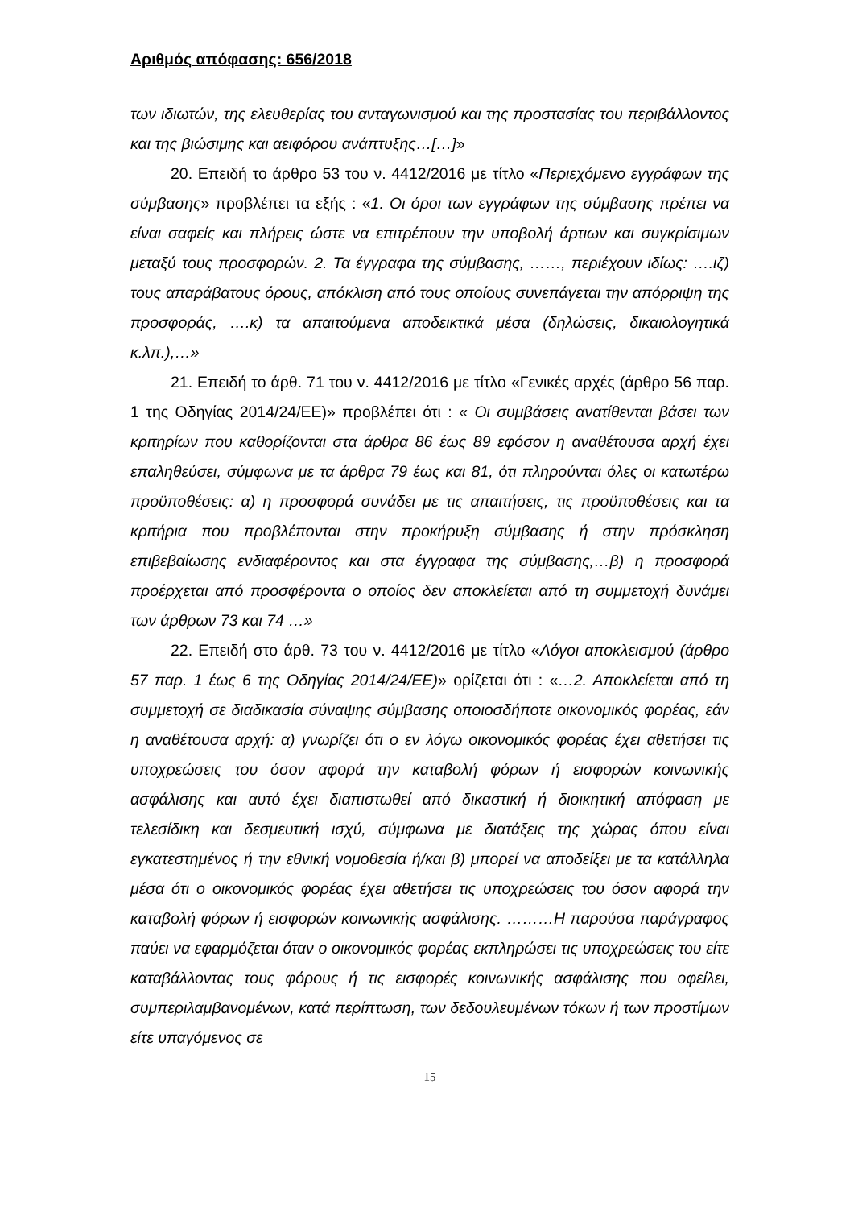Αριθμός απόφασης: 656/2018
των ιδιωτών, της ελευθερίας του ανταγωνισμού και της προστασίας του περιβάλλοντος και της βιώσιμης και αειφόρου ανάπτυξης…[…]»
20. Επειδή το άρθρο 53 του ν. 4412/2016 με τίτλο «Περιεχόμενο εγγράφων της σύμβασης» προβλέπει τα εξής : «1. Οι όροι των εγγράφων της σύμβασης πρέπει να είναι σαφείς και πλήρεις ώστε να επιτρέπουν την υποβολή άρτιων και συγκρίσιμων μεταξύ τους προσφορών. 2. Τα έγγραφα της σύμβασης, ……, περιέχουν ιδίως: ….ιζ) τους απαράβατους όρους, απόκλιση από τους οποίους συνεπάγεται την απόρριψη της προσφοράς, ….κ) τα απαιτούμενα αποδεικτικά μέσα (δηλώσεις, δικαιολογητικά κ.λπ.),…»
21. Επειδή το άρθ. 71 του ν. 4412/2016 με τίτλο «Γενικές αρχές (άρθρο 56 παρ. 1 της Οδηγίας 2014/24/ΕΕ)» προβλέπει ότι : « Οι συμβάσεις ανατίθενται βάσει των κριτηρίων που καθορίζονται στα άρθρα 86 έως 89 εφόσον η αναθέτουσα αρχή έχει επαληθεύσει, σύμφωνα με τα άρθρα 79 έως και 81, ότι πληρούνται όλες οι κατωτέρω προϋποθέσεις: α) η προσφορά συνάδει με τις απαιτήσεις, τις προϋποθέσεις και τα κριτήρια που προβλέπονται στην προκήρυξη σύμβασης ή στην πρόσκληση επιβεβαίωσης ενδιαφέροντος και στα έγγραφα της σύμβασης,…β) η προσφορά προέρχεται από προσφέροντα ο οποίος δεν αποκλείεται από τη συμμετοχή δυνάμει των άρθρων 73 και 74 …»
22. Επειδή στο άρθ. 73 του ν. 4412/2016 με τίτλο «Λόγοι αποκλεισμού (άρθρο 57 παρ. 1 έως 6 της Οδηγίας 2014/24/ΕΕ)» ορίζεται ότι : «…2. Αποκλείεται από τη συμμετοχή σε διαδικασία σύναψης σύμβασης οποιοσδήποτε οικονομικός φορέας, εάν η αναθέτουσα αρχή: α) γνωρίζει ότι ο εν λόγω οικονομικός φορέας έχει αθετήσει τις υποχρεώσεις του όσον αφορά την καταβολή φόρων ή εισφορών κοινωνικής ασφάλισης και αυτό έχει διαπιστωθεί από δικαστική ή διοικητική απόφαση με τελεσίδικη και δεσμευτική ισχύ, σύμφωνα με διατάξεις της χώρας όπου είναι εγκατεστημένος ή την εθνική νομοθεσία ή/και β) μπορεί να αποδείξει με τα κατάλληλα μέσα ότι ο οικονομικός φορέας έχει αθετήσει τις υποχρεώσεις του όσον αφορά την καταβολή φόρων ή εισφορών κοινωνικής ασφάλισης. ………Η παρούσα παράγραφος παύει να εφαρμόζεται όταν ο οικονομικός φορέας εκπληρώσει τις υποχρεώσεις του είτε καταβάλλοντας τους φόρους ή τις εισφορές κοινωνικής ασφάλισης που οφείλει, συμπεριλαμβανομένων, κατά περίπτωση, των δεδουλευμένων τόκων ή των προστίμων είτε υπαγόμενος σε
15